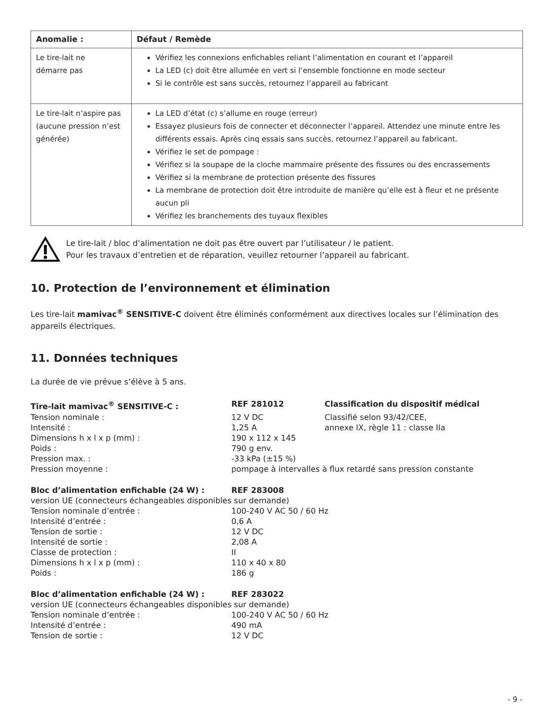| Anomalie : | Défaut / Remède |
| --- | --- |
| Le tire-lait ne démarre pas | Vérifiez les connexions enfichables reliant l’alimentation en courant et l’appareil La LED (c) doit être allumée en vert si l’ensemble fonctionne en mode secteur Si le contrôle est sans succès, retournez l’appareil au fabricant |
| Le tire-lait n’aspire pas (aucune pression n’est générée) | La LED d’état (c) s’allume en rouge (erreur) Essayez plusieurs fois de connecter et déconnecter l’appareil. Attendez une minute entre les différents essais. Après cinq essais sans succès, retournez l’appareil au fabricant. Vérifiez le set de pompage : Vérifiez si la soupape de la cloche mammaire présente des fissures ou des encrassements Vérifiez si la membrane de protection présente des fissures La membrane de protection doit être introduite de manière qu’elle est à fleur et ne présente aucun pli Vérifiez les branchements des tuyaux flexibles |
Le tire-lait / bloc d’alimentation ne doit pas être ouvert par l’utilisateur / le patient.
Pour les travaux d’entretien et de réparation, veuillez retourner l’appareil au fabricant.
10. Protection de l’environnement et élimination
Les tire-lait mamivac<sup>®</sup> SENSITIVE-C doivent être éliminés conformément aux directives locales sur l’élimination des appareils électriques.
11. Données techniques
La durée de vie prévue s’élève à 5 ans.
Tire-lait mamivac<sup>®</sup> SENSITIVE-C :
REF 281012
Classification du dispositif médical
Tension nominale :
12 V DC
Classifié selon 93/42/CEE,
Intensité :
1,25 A
annexe IX, règle 11 : classe IIa
Dimensions h x l x p (mm) :
190 x 112 x 145
Poids :
790 g env.
Pression max. :
-33 kPa (±15 %)
Pression moyenne :
pompage à intervalles à flux retardé sans pression constante
Bloc d’alimentation enfichable (24 W) :
REF 283008
version UE (connecteurs échangeables disponibles sur demande)
Tension nominale d’entrée :
100-240 V AC 50 / 60 Hz
Intensité d’entrée :
0,6 A
Tension de sortie :
12 V DC
Intensité de sortie :
2,08 A
Classe de protection :
II
Dimensions h x l x p (mm) :
110 x 40 x 80
Poids :
186 g
Bloc d’alimentation enfichable (24 W) :
REF 283022
version UE (connecteurs échangeables disponibles sur demande)
Tension nominale d’entrée :
100-240 V AC 50 / 60 Hz
Intensité d’entrée :
490 mA
Tension de sortie :
12 V DC
- 9 -